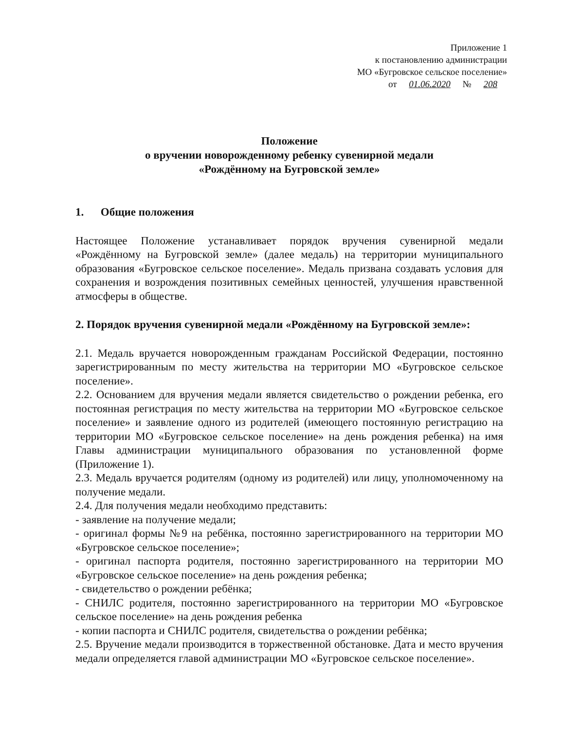Приложение 1
к постановлению администрации
МО «Бугровское сельское поселение»
от 01.06.2020 № 208
Положение
о вручении новорожденному ребенку сувенирной медали
«Рождённому на Бугровской земле»
1. Общие положения
Настоящее Положение устанавливает порядок вручения сувенирной медали «Рождённому на Бугровской земле» (далее медаль) на территории муниципального образования «Бугровское сельское поселение». Медаль призвана создавать условия для сохранения и возрождения позитивных семейных ценностей, улучшения нравственной атмосферы в обществе.
2. Порядок вручения сувенирной медали «Рождённому на Бугровской земле»:
2.1. Медаль вручается новорожденным гражданам Российской Федерации, постоянно зарегистрированным по месту жительства на территории МО «Бугровское сельское поселение».
2.2. Основанием для вручения медали является свидетельство о рождении ребенка, его постоянная регистрация по месту жительства на территории МО «Бугровское сельское поселение» и заявление одного из родителей (имеющего постоянную регистрацию на территории МО «Бугровское сельское поселение» на день рождения ребенка) на имя Главы администрации муниципального образования по установленной форме (Приложение 1).
2.3. Медаль вручается родителям (одному из родителей) или лицу, уполномоченному на получение медали.
2.4. Для получения медали необходимо представить:
- заявление на получение медали;
- оригинал формы №9 на ребёнка, постоянно зарегистрированного на территории МО «Бугровское сельское поселение»;
- оригинал паспорта родителя, постоянно зарегистрированного на территории МО «Бугровское сельское поселение» на день рождения ребенка;
- свидетельство о рождении ребёнка;
- СНИЛС родителя, постоянно зарегистрированного на территории МО «Бугровское сельское поселение» на день рождения ребенка
- копии паспорта и СНИЛС родителя, свидетельства о рождении ребёнка;
2.5. Вручение медали производится в торжественной обстановке. Дата и место вручения медали определяется главой администрации МО «Бугровское сельское поселение».